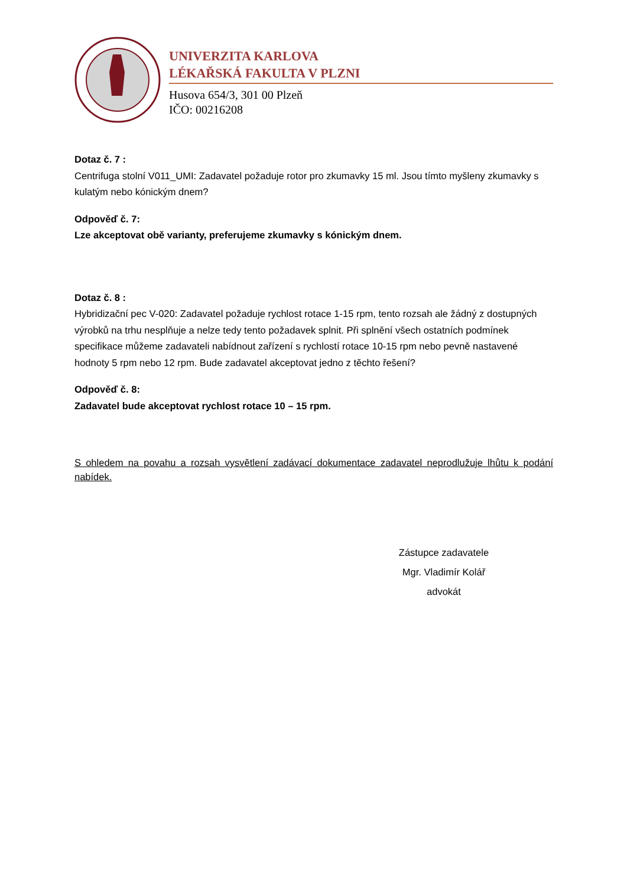UNIVERZITA KARLOVA
LÉKAŘSKÁ FAKULTA V PLZNI
Husova 654/3, 301 00 Plzeň
IČO: 00216208
Dotaz č. 7 :
Centrifuga stolní V011_UMI: Zadavatel požaduje rotor pro zkumavky 15 ml. Jsou tímto myšleny zkumavky s kulatým nebo kónickým dnem?
Odpověď č. 7:
Lze akceptovat obě varianty, preferujeme zkumavky s kónickým dnem.
Dotaz č. 8 :
Hybridizační pec V-020: Zadavatel požaduje rychlost rotace 1-15 rpm, tento rozsah ale žádný z dostupných výrobků na trhu nesplňuje a nelze tedy tento požadavek splnit. Při splnění všech ostatních podmínek specifikace můžeme zadavateli nabídnout zařízení s rychlostí rotace 10-15 rpm nebo pevně nastavené hodnoty 5 rpm nebo 12 rpm. Bude zadavatel akceptovat jedno z těchto řešení?
Odpověď č. 8:
Zadavatel bude akceptovat rychlost rotace 10 – 15 rpm.
S ohledem na povahu a rozsah vysvětlení zadávací dokumentace zadavatel neprodlužuje lhůtu k podání nabídek.
Zástupce zadavatele
Mgr. Vladimír Kolář
advokát